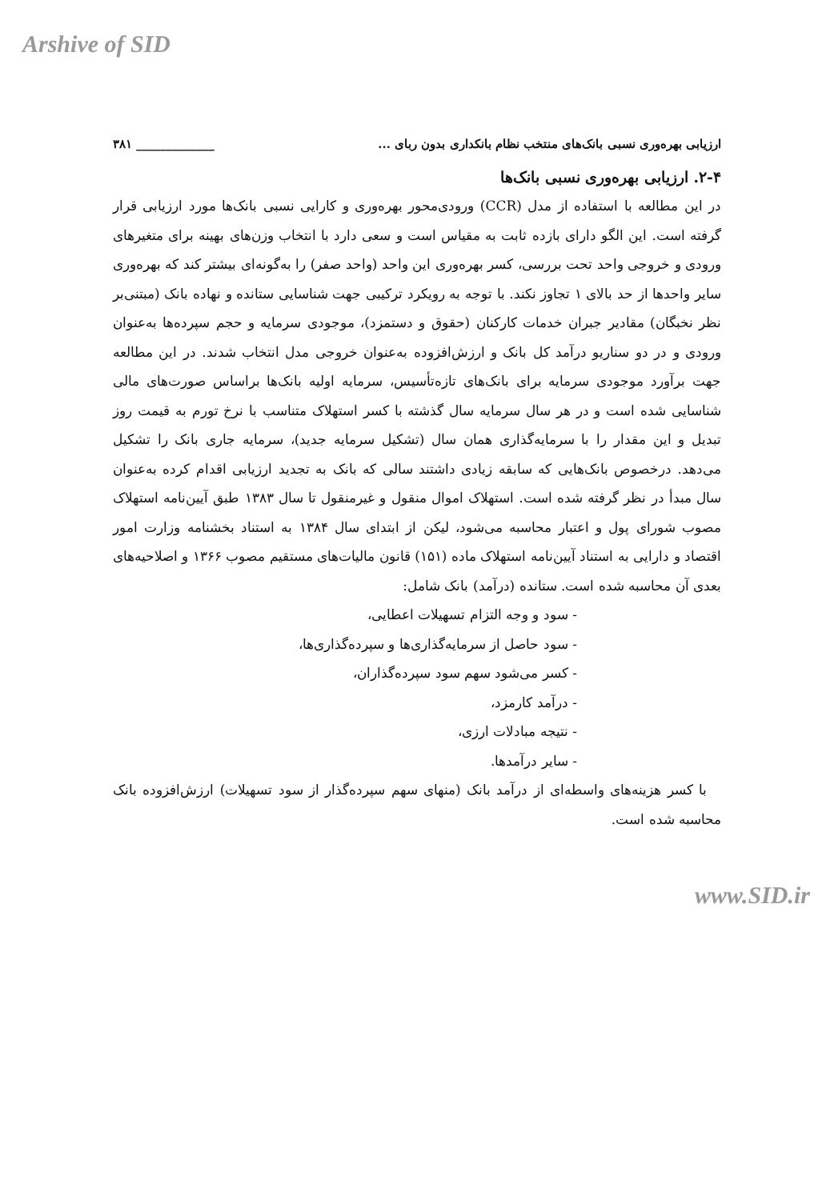Arshive of SID
ارزیابی بهره‌وری نسبی بانک‌های منتخب نظام بانکداری بدون ربای ... _____________ ۳۸۱
۲-۴. ارزیابی بهره‌وری نسبی بانک‌ها
در این مطالعه با استفاده از مدل (CCR) ورودی‌محور بهره‌وری و کارایی نسبی بانک‌ها مورد ارزیابی قرار گرفته است. این الگو دارای بازده ثابت به مقیاس است و سعی دارد با انتخاب وزن‌های بهینه برای متغیرهای ورودی و خروجی واحد تحت بررسی، کسر بهره‌وری این واحد (واحد صفر) را به‌گونه‌ای بیشتر کند که بهره‌وری سایر واحدها از حد بالای ۱ تجاوز نکند. با توجه به رویکرد ترکیبی جهت شناسایی ستانده و نهاده بانک (مبتنی‌بر نظر نخبگان) مقادیر جبران خدمات کارکنان (حقوق و دستمزد)، موجودی سرمایه و حجم سپرده‌ها به‌عنوان ورودی و در دو سناریو درآمد کل بانک و ارزش‌افزوده به‌عنوان خروجی مدل انتخاب شدند. در این مطالعه جهت برآورد موجودی سرمایه برای بانک‌های تازه‌تأسیس، سرمایه اولیه بانک‌ها براساس صورت‌های مالی شناسایی شده است و در هر سال سرمایه سال گذشته با کسر استهلاک متناسب با نرخ تورم به قیمت روز تبدیل و این مقدار را با سرمایه‌گذاری همان سال (تشکیل سرمایه جدید)، سرمایه جاری بانک را تشکیل می‌دهد. درخصوص بانک‌هایی که سابقه زیادی داشتند سالی که بانک به تجدید ارزیابی اقدام کرده به‌عنوان سال مبدأ در نظر گرفته شده است. استهلاک اموال منقول و غیرمنقول تا سال ۱۳۸۳ طبق آیین‌نامه استهلاک مصوب شورای پول و اعتبار محاسبه می‌شود، لیکن از ابتدای سال ۱۳۸۴ به استناد بخشنامه وزارت امور اقتصاد و دارایی به استناد آیین‌نامه استهلاک ماده (۱۵۱) قانون مالیات‌های مستقیم مصوب ۱۳۶۶ و اصلاحیه‌های بعدی آن محاسبه شده است. ستانده (درآمد) بانک شامل:
- سود و وجه التزام تسهیلات اعطایی،
- سود حاصل از سرمایه‌گذاری‌ها و سپرده‌گذاری‌ها،
- کسر می‌شود سهم سود سپرده‌گذاران،
- درآمد کارمزد،
- نتیجه مبادلات ارزی،
- سایر درآمدها.
با کسر هزینه‌های واسطه‌ای از درآمد بانک (منهای سهم سپرده‌گذار از سود تسهیلات) ارزش‌افزوده بانک محاسبه شده است.
www.SID.ir